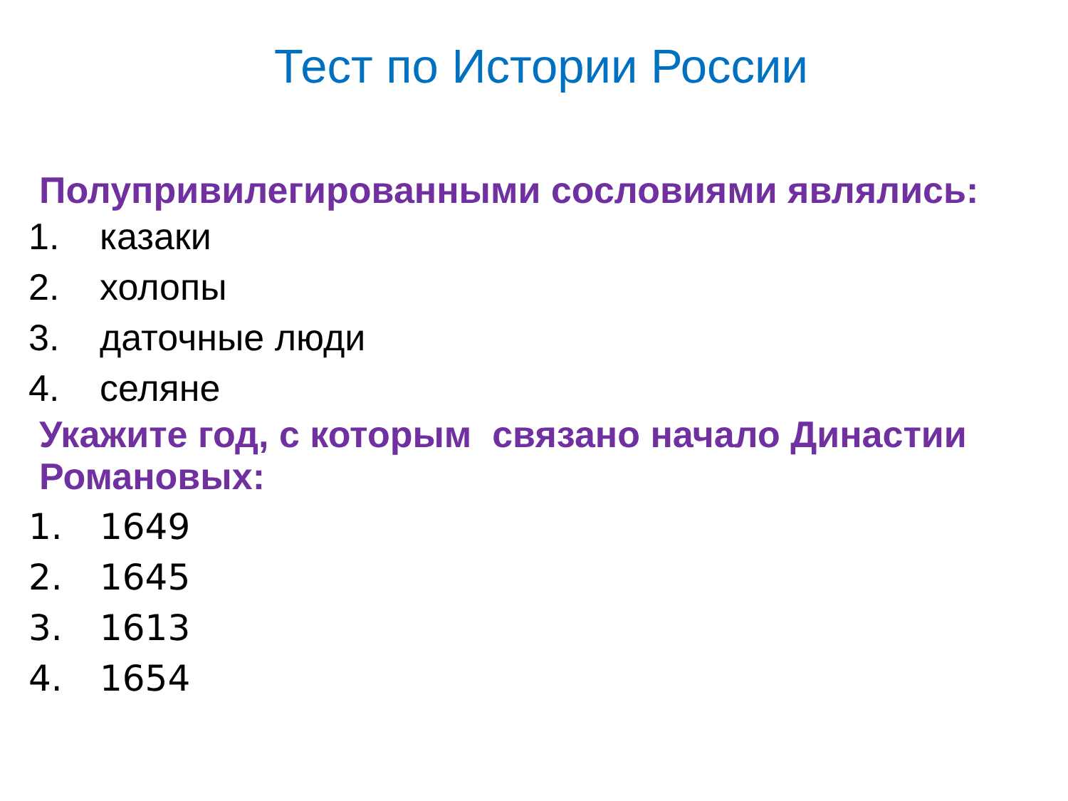Тест по Истории России
Полупривилегированными сословиями являлись:
1. казаки
2. холопы
3. даточные люди
4. селяне
Укажите год, с которым связано начало Династии Романовых:
1. 1649
2. 1645
3. 1613
4. 1654